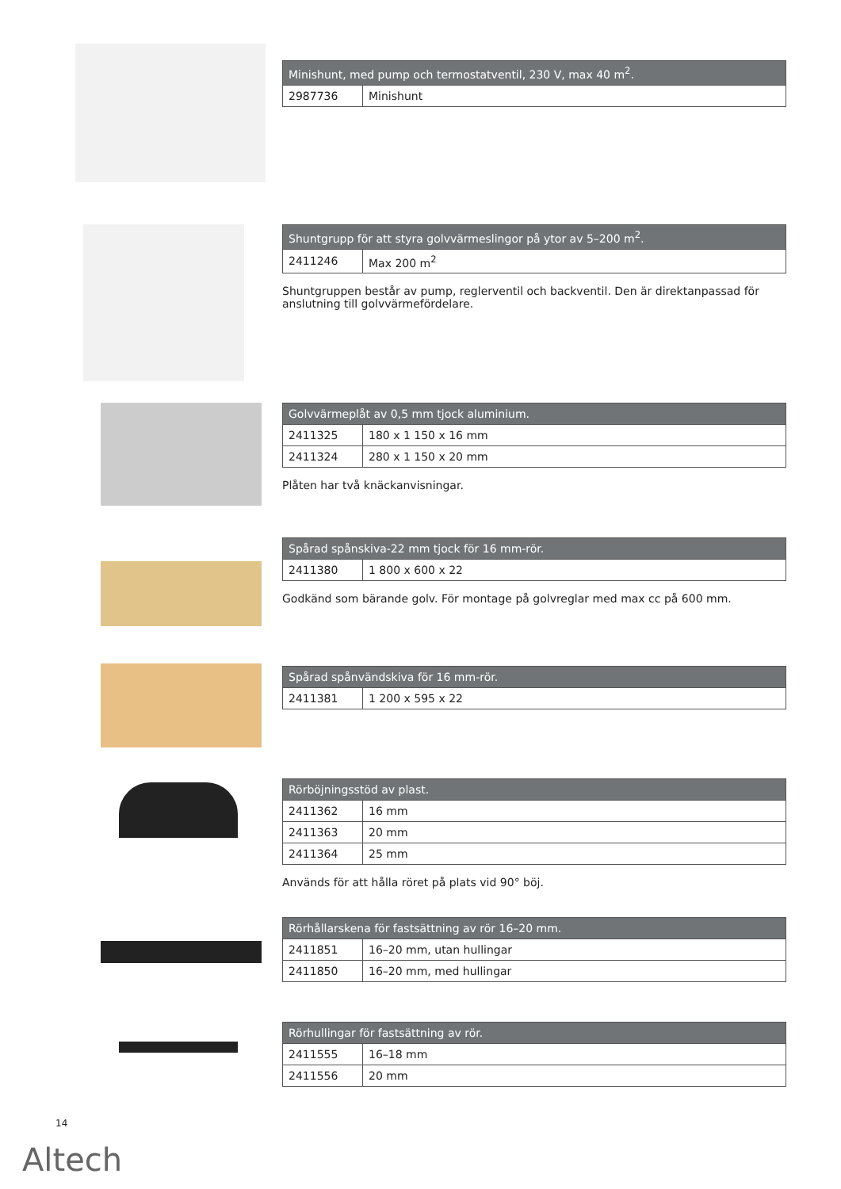| Minishunt, med pump och termostatventil, 230 V, max 40 m<sup>2</sup>. | |
| --- | --- |
| 2987736 | Minishunt |
| Shuntgrupp för att styra golvvärmeslingor på ytor av 5–200 m<sup>2</sup>. | |
| --- | --- |
| 2411246 | Max 200 m<sup>2</sup> |
Shuntgruppen består av pump, reglerventil och backventil. Den är direktanpassad för anslutning till golvvärmefördelare.
| Golvvärmeplåt av 0,5 mm tjock aluminium. | |
| --- | --- |
| 2411325 | 180 x 1 150 x 16 mm |
| 2411324 | 280 x 1 150 x 20 mm |
Plåten har två knäckanvisningar.
| Spårad spånskiva-22 mm tjock för 16 mm-rör. | |
| --- | --- |
| 2411380 | 1 800 x 600 x 22 |
Godkänd som bärande golv. För montage på golvreglar med max cc på 600 mm.
| Spårad spånvändskiva för 16 mm-rör. | |
| --- | --- |
| 2411381 | 1 200 x 595 x 22 |
| Rörböjningsstöd av plast. | |
| --- | --- |
| 2411362 | 16 mm |
| 2411363 | 20 mm |
| 2411364 | 25 mm |
Används för att hålla röret på plats vid 90° böj.
| Rörhållarskena för fastsättning av rör 16–20 mm. | |
| --- | --- |
| 2411851 | 16–20 mm, utan hullingar |
| 2411850 | 16–20 mm, med hullingar |
| Rörhullingar för fastsättning av rör. | |
| --- | --- |
| 2411555 | 16–18 mm |
| 2411556 | 20 mm |
14
Altech